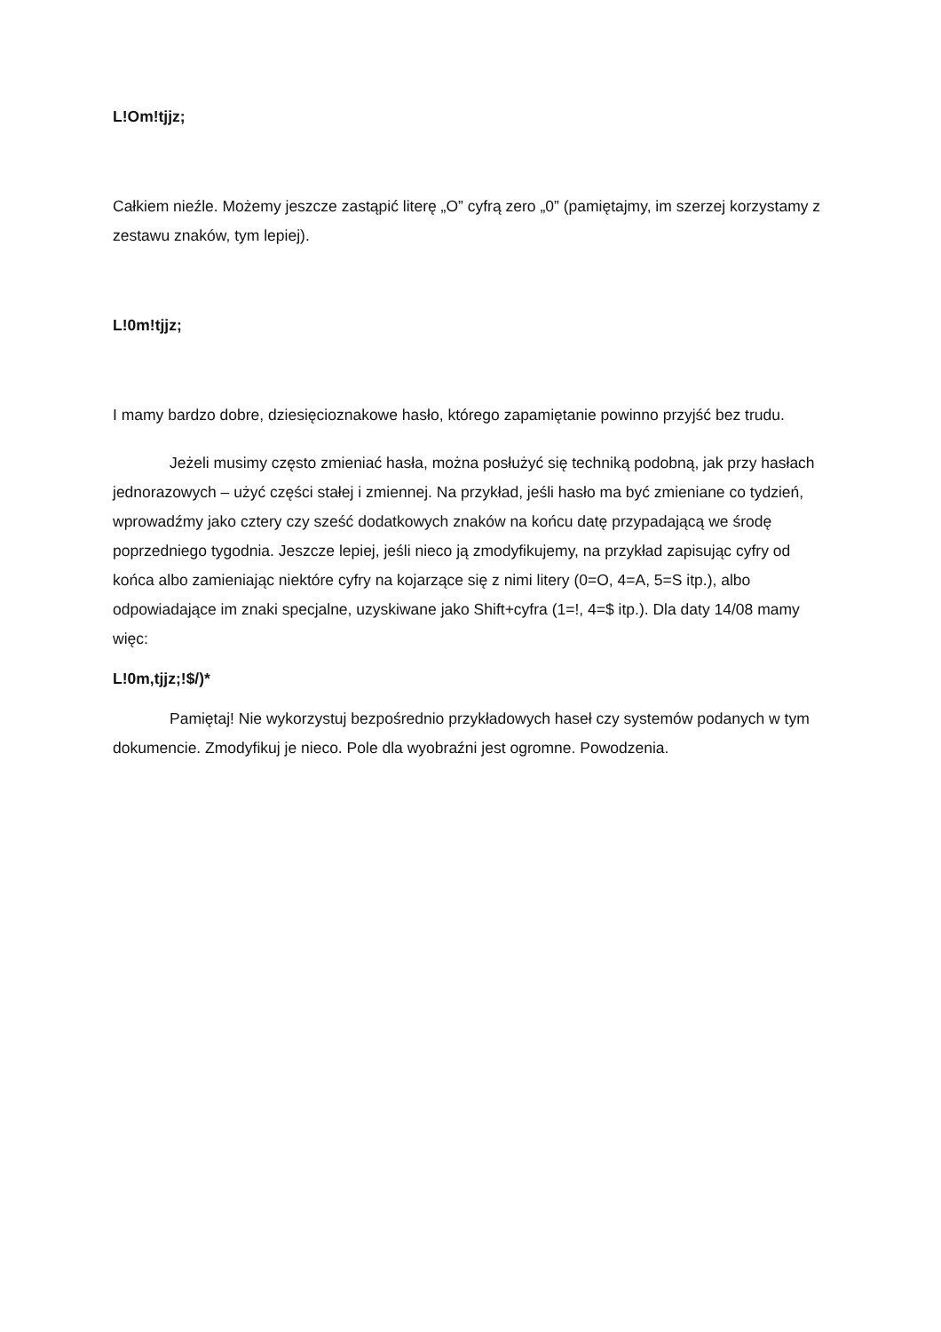L!Om!tjjz;
Całkiem nieźle. Możemy jeszcze zastąpić literę „O” cyfrą zero „0” (pamiętajmy, im szerzej korzystamy z zestawu znaków, tym lepiej).
L!0m!tjjz;
I mamy bardzo dobre, dziesięcioznakowe hasło, którego zapamiętanie powinno przyjść bez trudu.
Jeżeli musimy często zmieniać hasła, można posłużyć się techniką podobną, jak przy hasłach jednorazowych – użyć części stałej i zmiennej. Na przykład, jeśli hasło ma być zmieniane co tydzień, wprowadźmy jako cztery czy sześć dodatkowych znaków na końcu datę przypadającą we środę poprzedniego tygodnia. Jeszcze lepiej, jeśli nieco ją zmodyfikujemy, na przykład zapisując cyfry od końca albo zamieniając niektóre cyfry na kojarzące się z nimi litery (0=O, 4=A, 5=S itp.), albo odpowiadające im znaki specjalne, uzyskiwane jako Shift+cyfra (1=!, 4=$ itp.). Dla daty 14/08 mamy więc:
L!0m,tjjz;!$/)*
Pamiętaj! Nie wykorzystuj bezpośrednio przykładowych haseł czy systemów podanych w tym dokumencie. Zmodyfikuj je nieco. Pole dla wyobraźni jest ogromne. Powodzenia.